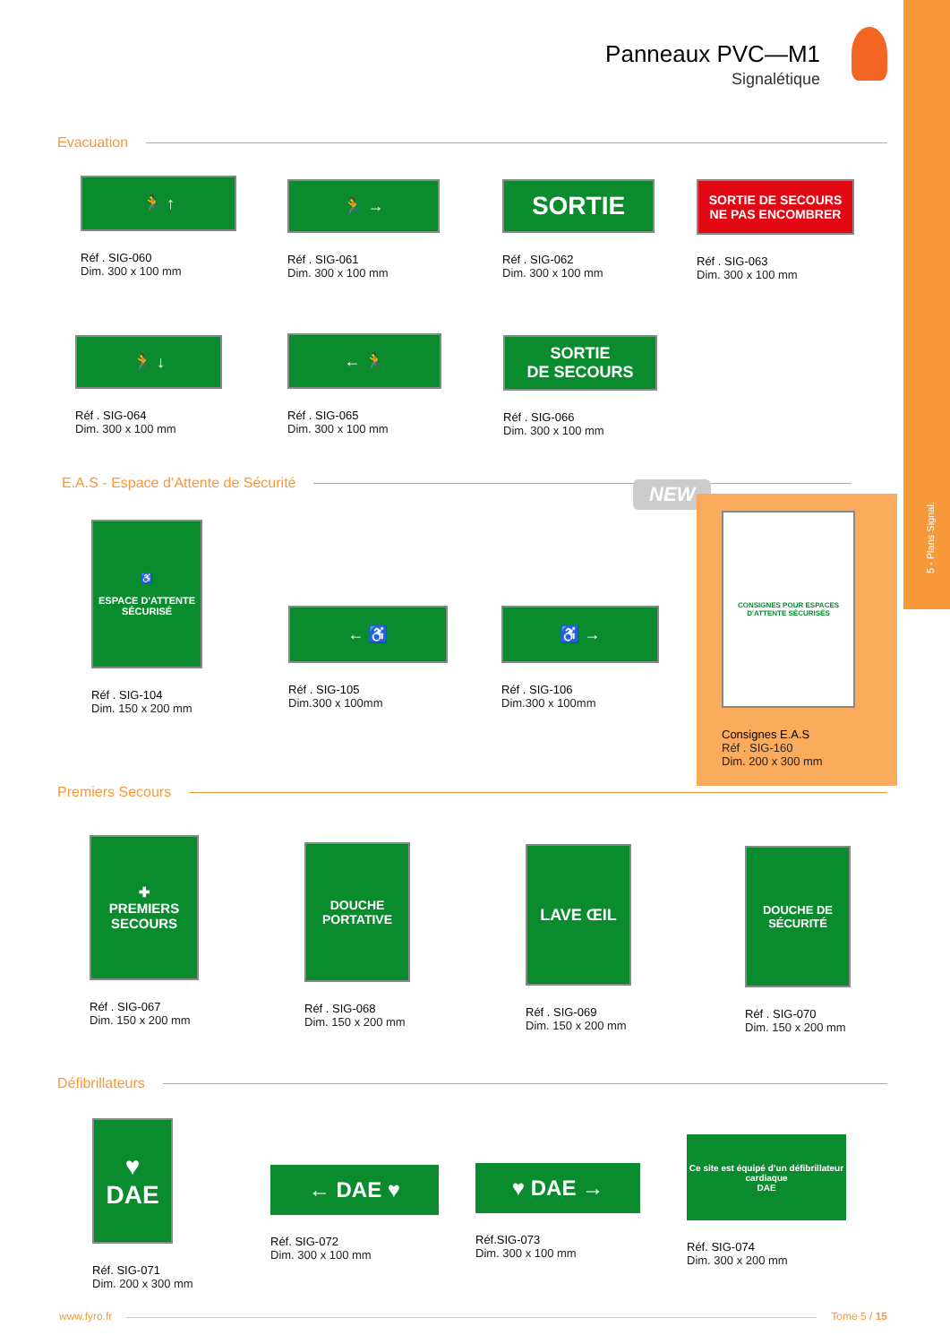5 - Plans Signal.
Panneaux PVC—M1
Signalétique
Evacuation
🏃 ↑
Réf . SIG-060
Dim. 300 x 100 mm
🏃 →
Réf . SIG-061
Dim. 300 x 100 mm
SORTIE
Réf . SIG-062
Dim. 300 x 100 mm
SORTIE DE SECOURS
NE PAS ENCOMBRER
Réf . SIG-063
Dim. 300 x 100 mm
🏃 ↓
Réf . SIG-064
Dim. 300 x 100 mm
← 🏃
Réf . SIG-065
Dim. 300 x 100 mm
SORTIE
DE SECOURS
Réf . SIG-066
Dim. 300 x 100 mm
E.A.S - Espace d’Attente de Sécurité
NEW
♿
ESPACE D'ATTENTE SÉCURISÉ
Réf . SIG-104
Dim. 150 x 200 mm
← ♿
Réf . SIG-105
Dim.300 x 100mm
♿ →
Réf . SIG-106
Dim.300 x 100mm
CONSIGNES POUR ESPACES D'ATTENTE SÉCURISÉS
Consignes E.A.S
Réf . SIG-160
Dim. 200 x 300 mm
Premiers Secours
✚
PREMIERS SECOURS
Réf . SIG-067
Dim. 150 x 200 mm
DOUCHE PORTATIVE
Réf . SIG-068
Dim. 150 x 200 mm
LAVE ŒIL
Réf . SIG-069
Dim. 150 x 200 mm
DOUCHE DE SÉCURITÉ
Réf . SIG-070
Dim. 150 x 200 mm
Défibrillateurs
♥
DAE
Réf. SIG-071
Dim. 200 x 300 mm
← DAE ♥
Réf. SIG-072
Dim. 300 x 100 mm
♥ DAE →
Réf.SIG-073
Dim. 300 x 100 mm
Ce site est équipé d’un défibrillateur cardiaque
DAE
Réf. SIG-074
Dim. 300 x 200 mm
www.fyro.fr Tome 5 / 15